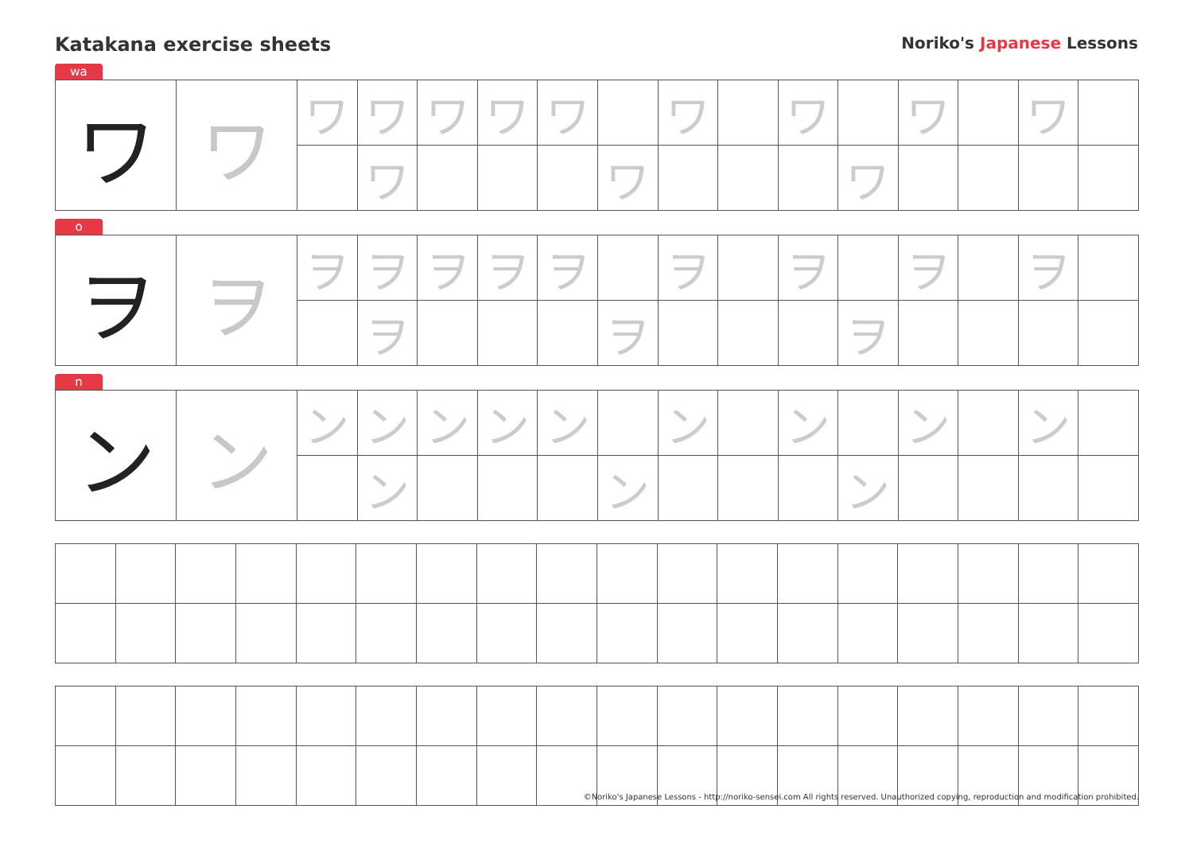Katakana exercise sheets
Noriko's Japanese Lessons
wa
| ワ | ワ | ワ | ワ | ワ | ワ | ワ | | ワ | | ワ | | ワ | | ワ | |
| | | | ワ | | | | ワ | | | | ワ | | | | |
o
| ヲ | ヲ | ヲ | ヲ | ヲ | ヲ | ヲ | | ヲ | | ヲ | | ヲ | | ヲ | |
| | | | ヲ | | | | ヲ | | | | ヲ | | | | |
n
| ン | ン | ン | ン | ン | ン | ン | | ン | | ン | | ン | | ン | |
| | | | ン | | | | ン | | | | ン | | | | |
©Noriko's Japanese Lessons - http://noriko-sensei.com All rights reserved. Unauthorized copying, reproduction and modification prohibited.